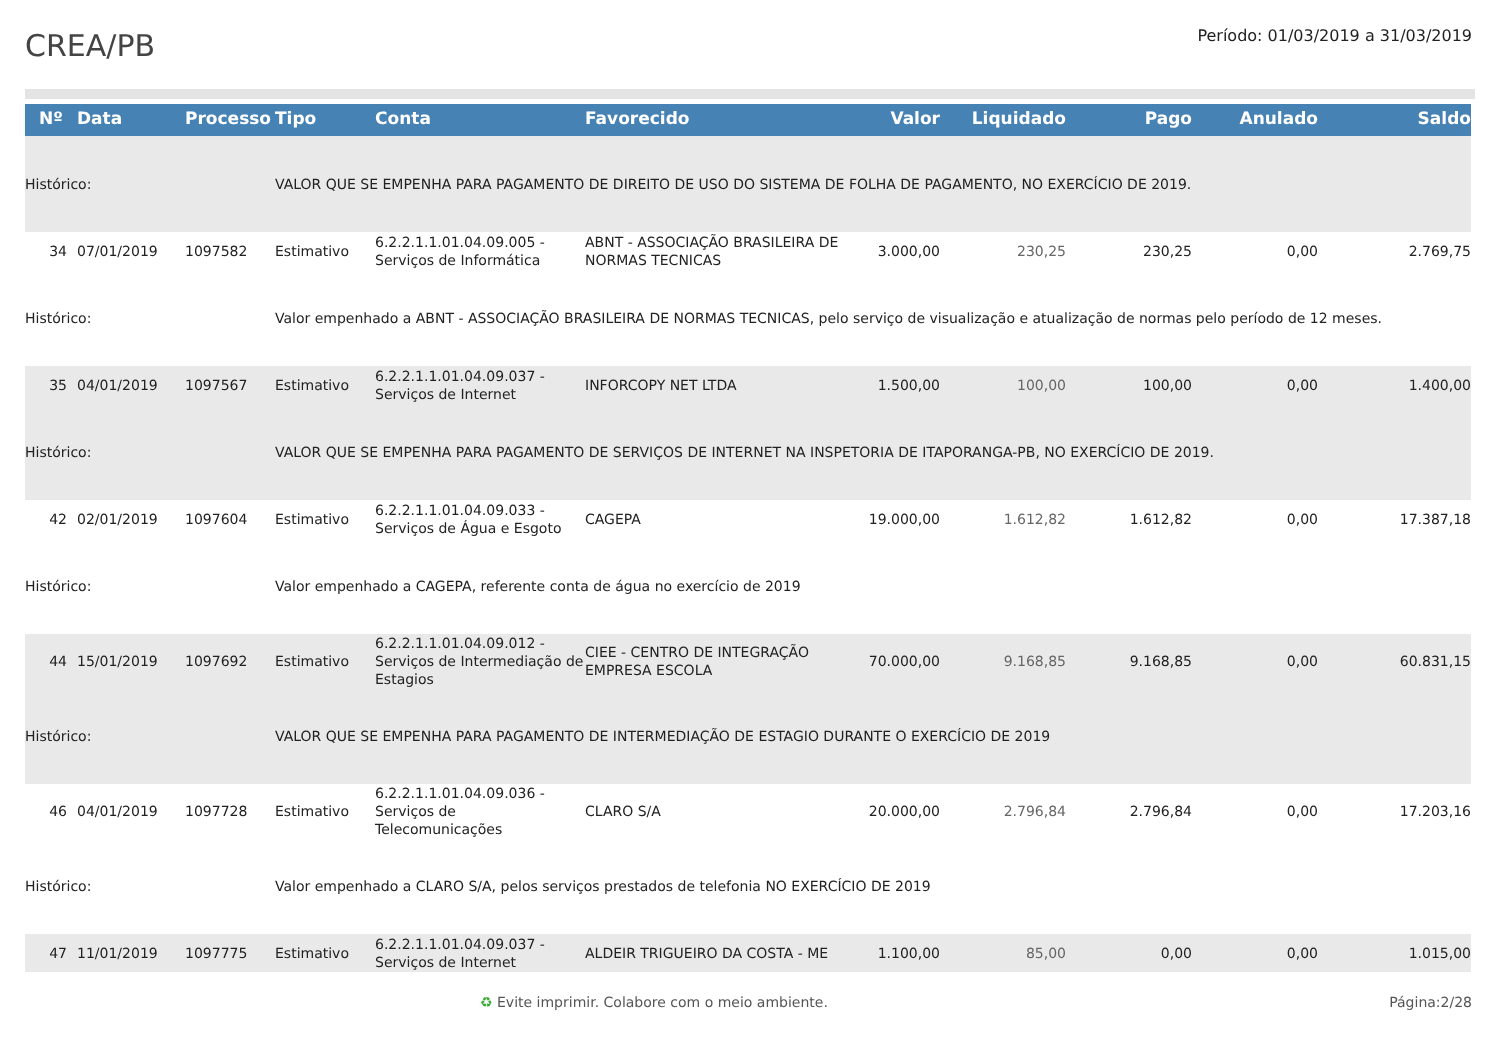CREA/PB
Período: 01/03/2019 a 31/03/2019
| Nº | Data | Processo | Tipo | Conta | Favorecido | Valor | Liquidado | Pago | Anulado | Saldo |
| --- | --- | --- | --- | --- | --- | --- | --- | --- | --- | --- |
| Histórico: | | | VALOR QUE SE EMPENHA PARA PAGAMENTO DE DIREITO DE USO DO SISTEMA DE FOLHA DE PAGAMENTO, NO EXERCÍCIO DE 2019. | | | | | | | |
| 34 | 07/01/2019 | 1097582 | Estimativo | 6.2.2.1.1.01.04.09.005 - Serviços de Informática | ABNT - ASSOCIAÇÃO BRASILEIRA DE NORMAS TECNICAS | 3.000,00 | 230,25 | 230,25 | 0,00 | 2.769,75 |
| Histórico: | | | Valor empenhado a ABNT - ASSOCIAÇÃO BRASILEIRA DE NORMAS TECNICAS, pelo serviço de visualização e atualização de normas pelo período de 12 meses. | | | | | | | |
| 35 | 04/01/2019 | 1097567 | Estimativo | 6.2.2.1.1.01.04.09.037 - Serviços de Internet | INFORCOPY NET LTDA | 1.500,00 | 100,00 | 100,00 | 0,00 | 1.400,00 |
| Histórico: | | | VALOR QUE SE EMPENHA PARA PAGAMENTO DE SERVIÇOS DE INTERNET NA INSPETORIA DE ITAPORANGA-PB, NO EXERCÍCIO DE 2019. | | | | | | | |
| 42 | 02/01/2019 | 1097604 | Estimativo | 6.2.2.1.1.01.04.09.033 - Serviços de Água e Esgoto | CAGEPA | 19.000,00 | 1.612,82 | 1.612,82 | 0,00 | 17.387,18 |
| Histórico: | | | Valor empenhado a CAGEPA, referente conta de água no exercício de 2019 | | | | | | | |
| 44 | 15/01/2019 | 1097692 | Estimativo | 6.2.2.1.1.01.04.09.012 - Serviços de Intermediação de Estagios | CIEE - CENTRO DE INTEGRAÇÃO EMPRESA ESCOLA | 70.000,00 | 9.168,85 | 9.168,85 | 0,00 | 60.831,15 |
| Histórico: | | | VALOR QUE SE EMPENHA PARA PAGAMENTO DE INTERMEDIAÇÃO DE ESTAGIO DURANTE O EXERCÍCIO DE 2019 | | | | | | | |
| 46 | 04/01/2019 | 1097728 | Estimativo | 6.2.2.1.1.01.04.09.036 - Serviços de Telecomunicações | CLARO S/A | 20.000,00 | 2.796,84 | 2.796,84 | 0,00 | 17.203,16 |
| Histórico: | | | Valor empenhado a CLARO S/A, pelos serviços prestados de telefonia NO EXERCÍCIO DE 2019 | | | | | | | |
| 47 | 11/01/2019 | 1097775 | Estimativo | 6.2.2.1.1.01.04.09.037 - Serviços de Internet | ALDEIR TRIGUEIRO DA COSTA - ME | 1.100,00 | 85,00 | 0,00 | 0,00 | 1.015,00 |
♻ Evite imprimir. Colabore com o meio ambiente. Página:2/28